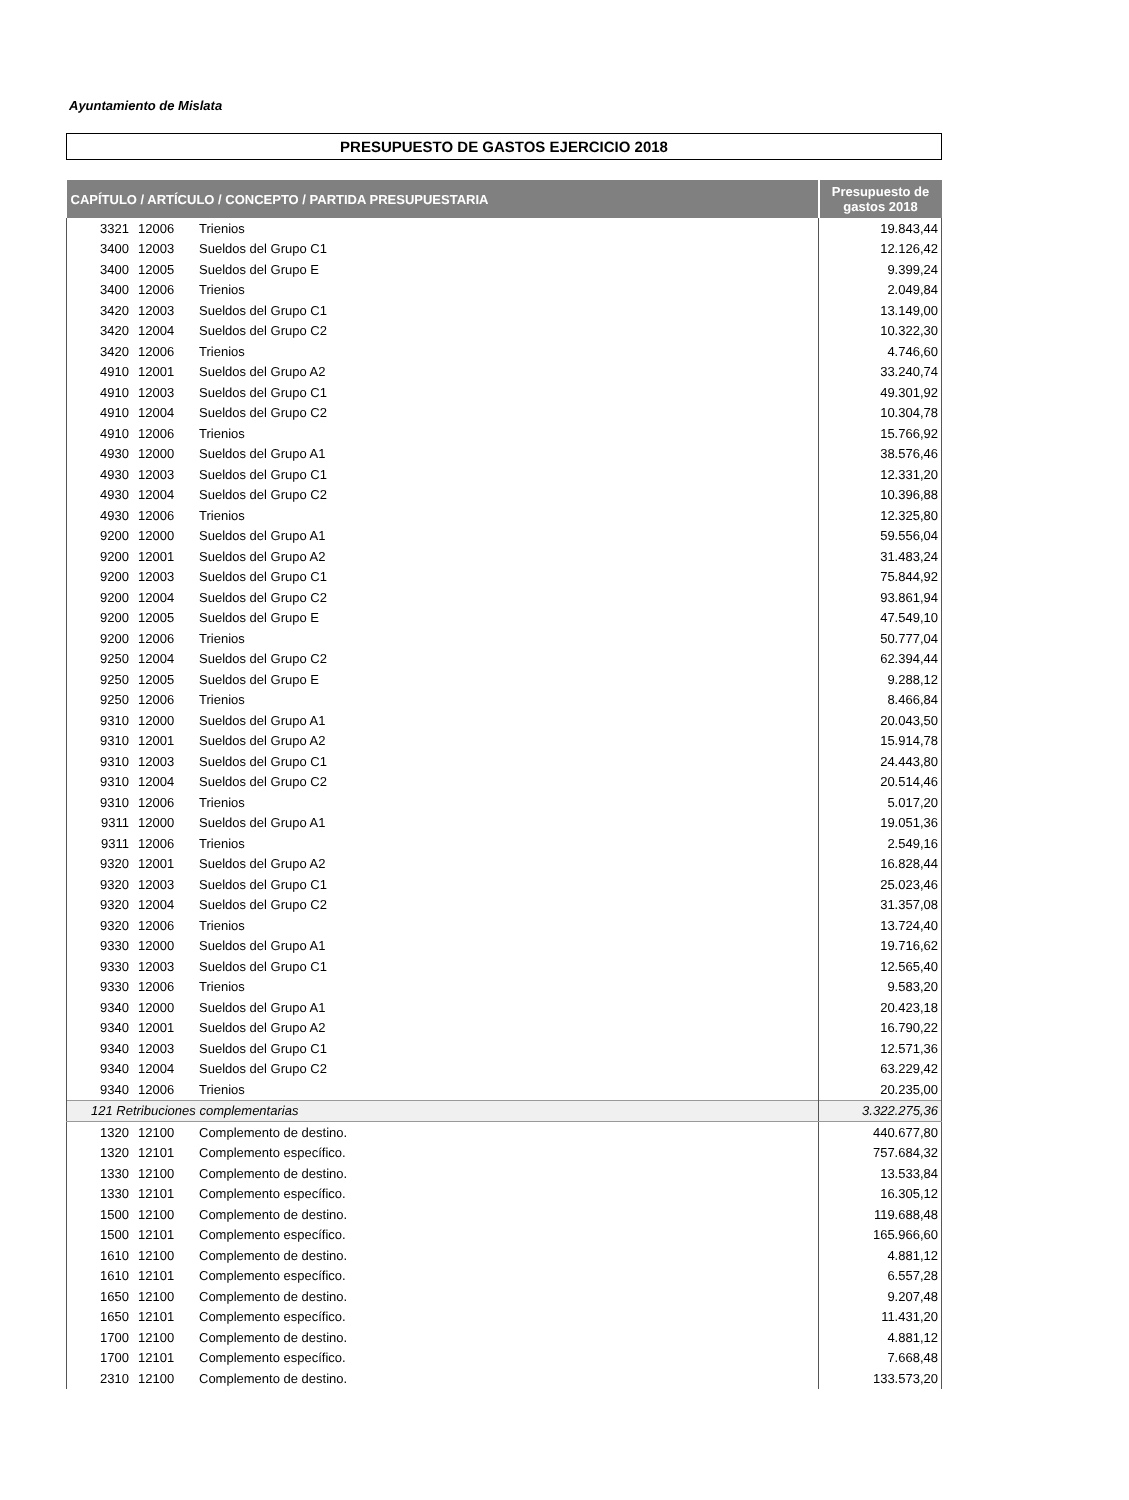Ayuntamiento de Mislata
PRESUPUESTO DE GASTOS EJERCICIO 2018
| CAPÍTULO / ARTÍCULO / CONCEPTO / PARTIDA PRESUPUESTARIA | | | Presupuesto de gastos 2018 |
| --- | --- | --- | --- |
| 3321 | 12006 | Trienios | 19.843,44 |
| 3400 | 12003 | Sueldos del Grupo C1 | 12.126,42 |
| 3400 | 12005 | Sueldos del Grupo E | 9.399,24 |
| 3400 | 12006 | Trienios | 2.049,84 |
| 3420 | 12003 | Sueldos del Grupo C1 | 13.149,00 |
| 3420 | 12004 | Sueldos del Grupo C2 | 10.322,30 |
| 3420 | 12006 | Trienios | 4.746,60 |
| 4910 | 12001 | Sueldos del Grupo A2 | 33.240,74 |
| 4910 | 12003 | Sueldos del Grupo C1 | 49.301,92 |
| 4910 | 12004 | Sueldos del Grupo C2 | 10.304,78 |
| 4910 | 12006 | Trienios | 15.766,92 |
| 4930 | 12000 | Sueldos del Grupo A1 | 38.576,46 |
| 4930 | 12003 | Sueldos del Grupo C1 | 12.331,20 |
| 4930 | 12004 | Sueldos del Grupo C2 | 10.396,88 |
| 4930 | 12006 | Trienios | 12.325,80 |
| 9200 | 12000 | Sueldos del Grupo A1 | 59.556,04 |
| 9200 | 12001 | Sueldos del Grupo A2 | 31.483,24 |
| 9200 | 12003 | Sueldos del Grupo C1 | 75.844,92 |
| 9200 | 12004 | Sueldos del Grupo C2 | 93.861,94 |
| 9200 | 12005 | Sueldos del Grupo E | 47.549,10 |
| 9200 | 12006 | Trienios | 50.777,04 |
| 9250 | 12004 | Sueldos del Grupo C2 | 62.394,44 |
| 9250 | 12005 | Sueldos del Grupo E | 9.288,12 |
| 9250 | 12006 | Trienios | 8.466,84 |
| 9310 | 12000 | Sueldos del Grupo A1 | 20.043,50 |
| 9310 | 12001 | Sueldos del Grupo A2 | 15.914,78 |
| 9310 | 12003 | Sueldos del Grupo C1 | 24.443,80 |
| 9310 | 12004 | Sueldos del Grupo C2 | 20.514,46 |
| 9310 | 12006 | Trienios | 5.017,20 |
| 9311 | 12000 | Sueldos del Grupo A1 | 19.051,36 |
| 9311 | 12006 | Trienios | 2.549,16 |
| 9320 | 12001 | Sueldos del Grupo A2 | 16.828,44 |
| 9320 | 12003 | Sueldos del Grupo C1 | 25.023,46 |
| 9320 | 12004 | Sueldos del Grupo C2 | 31.357,08 |
| 9320 | 12006 | Trienios | 13.724,40 |
| 9330 | 12000 | Sueldos del Grupo A1 | 19.716,62 |
| 9330 | 12003 | Sueldos del Grupo C1 | 12.565,40 |
| 9330 | 12006 | Trienios | 9.583,20 |
| 9340 | 12000 | Sueldos del Grupo A1 | 20.423,18 |
| 9340 | 12001 | Sueldos del Grupo A2 | 16.790,22 |
| 9340 | 12003 | Sueldos del Grupo C1 | 12.571,36 |
| 9340 | 12004 | Sueldos del Grupo C2 | 63.229,42 |
| 9340 | 12006 | Trienios | 20.235,00 |
| 121 Retribuciones complementarias | | | 3.322.275,36 |
| 1320 | 12100 | Complemento de destino. | 440.677,80 |
| 1320 | 12101 | Complemento específico. | 757.684,32 |
| 1330 | 12100 | Complemento de destino. | 13.533,84 |
| 1330 | 12101 | Complemento específico. | 16.305,12 |
| 1500 | 12100 | Complemento de destino. | 119.688,48 |
| 1500 | 12101 | Complemento específico. | 165.966,60 |
| 1610 | 12100 | Complemento de destino. | 4.881,12 |
| 1610 | 12101 | Complemento específico. | 6.557,28 |
| 1650 | 12100 | Complemento de destino. | 9.207,48 |
| 1650 | 12101 | Complemento específico. | 11.431,20 |
| 1700 | 12100 | Complemento de destino. | 4.881,12 |
| 1700 | 12101 | Complemento específico. | 7.668,48 |
| 2310 | 12100 | Complemento de destino. | 133.573,20 |